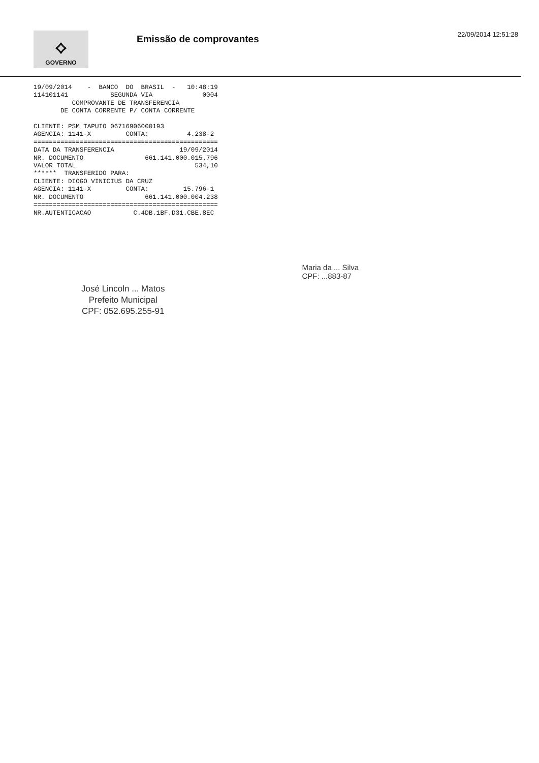⟡
GOVERNO
Emissão de comprovantes
22/09/2014 12:51:28
19/09/2014    -  BANCO  DO  BRASIL  -   10:48:19
114101141           SEGUNDA VIA             0004
          COMPROVANTE DE TRANSFERENCIA
       DE CONTA CORRENTE P/ CONTA CORRENTE

CLIENTE: PSM TAPUIO 06716906000193
AGENCIA: 1141-X         CONTA:          4.238-2
================================================
DATA DA TRANSFERENCIA                 19/09/2014
NR. DOCUMENTO                661.141.000.015.796
VALOR TOTAL                               534,10
******  TRANSFERIDO PARA:
CLIENTE: DIOGO VINICIUS DA CRUZ
AGENCIA: 1141-X         CONTA:         15.796-1
NR. DOCUMENTO                661.141.000.004.238
================================================
NR.AUTENTICACAO           C.4DB.1BF.D31.CBE.8EC
José Lincoln ... Matos
Prefeito Municipal
CPF: 052.695.255-91
Maria da ... Silva
CPF: ...883-87